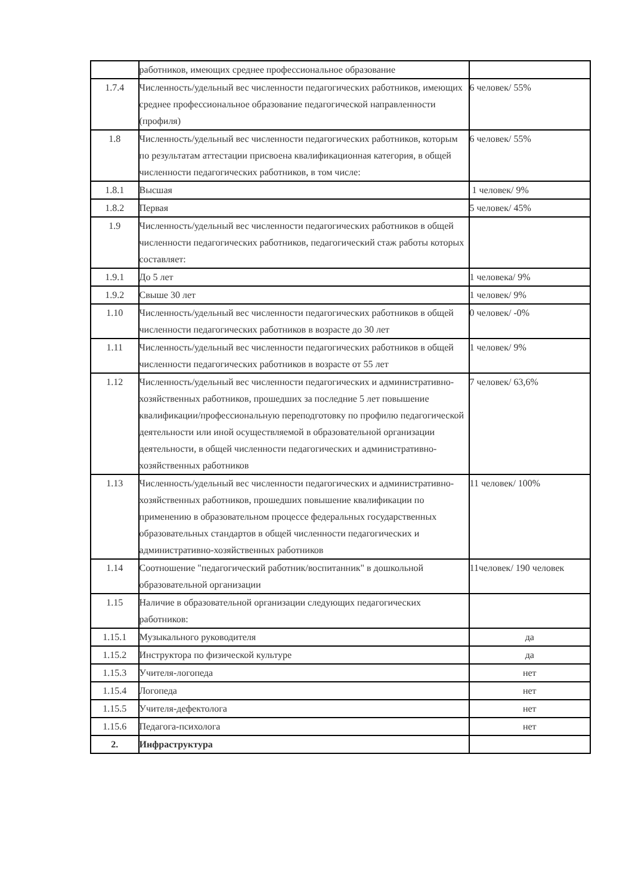| | работников, имеющих среднее профессиональное образование | |
| 1.7.4 | Численность/удельный вес численности педагогических работников, имеющих среднее профессиональное образование педагогической направленности (профиля) | 6 человек/ 55% |
| 1.8 | Численность/удельный вес численности педагогических работников, которым по результатам аттестации присвоена квалификационная категория, в общей численности педагогических работников, в том числе: | 6 человек/ 55% |
| 1.8.1 | Высшая | 1 человек/ 9% |
| 1.8.2 | Первая | 5 человек/ 45% |
| 1.9 | Численность/удельный вес численности педагогических работников в общей численности педагогических работников, педагогический стаж работы которых составляет: | |
| 1.9.1 | До 5 лет | 1 человека/ 9% |
| 1.9.2 | Свыше 30 лет | 1 человек/ 9% |
| 1.10 | Численность/удельный вес численности педагогических работников в общей численности педагогических работников в возрасте до 30 лет | 0 человек/ -0% |
| 1.11 | Численность/удельный вес численности педагогических работников в общей численности педагогических работников в возрасте от 55 лет | 1 человек/ 9% |
| 1.12 | Численность/удельный вес численности педагогических и административно-хозяйственных работников, прошедших за последние 5 лет повышение квалификации/профессиональную переподготовку по профилю педагогической деятельности или иной осуществляемой в образовательной организации деятельности, в общей численности педагогических и административно-хозяйственных работников | 7 человек/ 63,6% |
| 1.13 | Численность/удельный вес численности педагогических и административно-хозяйственных работников, прошедших повышение квалификации по применению в образовательном процессе федеральных государственных образовательных стандартов в общей численности педагогических и административно-хозяйственных работников | 11 человек/ 100% |
| 1.14 | Соотношение "педагогический работник/воспитанник" в дошкольной образовательной организации | 11человек/ 190 человек |
| 1.15 | Наличие в образовательной организации следующих педагогических работников: | |
| 1.15.1 | Музыкального руководителя | да |
| 1.15.2 | Инструктора по физической культуре | да |
| 1.15.3 | Учителя-логопеда | нет |
| 1.15.4 | Логопеда | нет |
| 1.15.5 | Учителя-дефектолога | нет |
| 1.15.6 | Педагога-психолога | нет |
| 2. | Инфраструктура | |